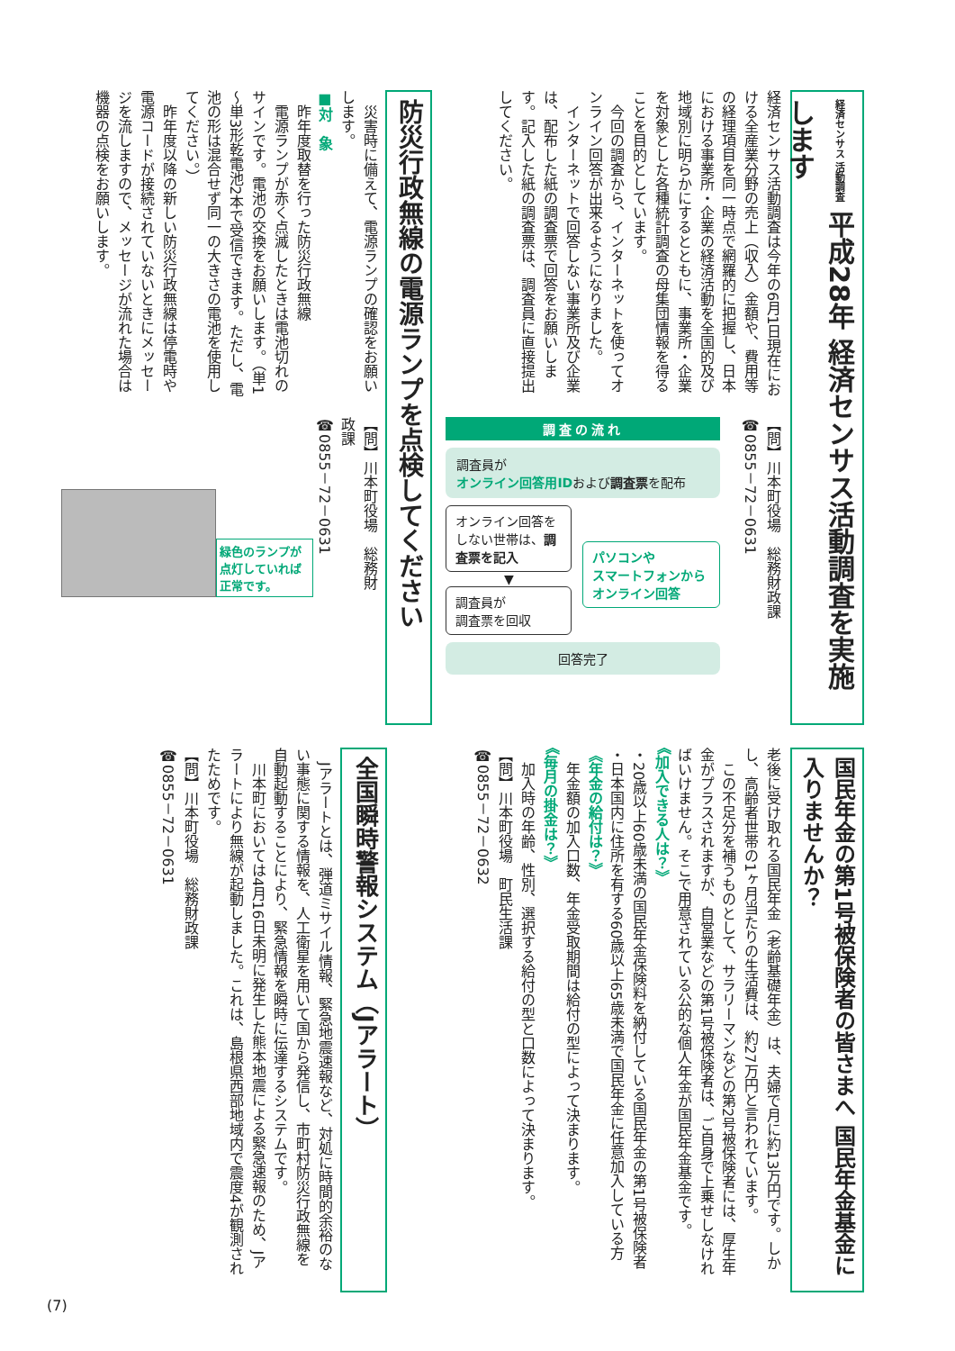経済センサス 活動調査 平成28年 経済センサス活動調査を実施します
経済センサス活動調査は今年の6月1日現在における全産業分野の売上（収入）金額や、費用等の経理項目を同一時点で網羅的に把握し、日本における事業所・企業の経済活動を全国的及び地域別に明らかにするとともに、事業所・企業を対象とした各種統計調査の母集団情報を得ることを目的としています。
　今回の調査から、インターネットを使ってオンライン回答が出来るようになりました。
　インターネットで回答しない事業所及び企業は、配布した紙の調査票で回答をお願いします。記入した紙の調査票は、調査員に直接提出してください。
【問】川本町役場　総務財政課
☎0855－72－0631
調査の流れ
調査員が
オンライン回答用IDおよび調査票を配布
オンライン回答をしない世帯は、調査票を記入
▼
調査員が
調査票を回収
パソコンや
スマートフォンから
オンライン回答
回答完了
防災行政無線の電源ランプを点検してください
　災害時に備えて、電源ランプの確認をお願いします。
■対　象
　昨年度取替を行った防災行政無線
　電源ランプが赤く点滅したときは電池切れのサインです。電池の交換をお願いします。（単1～単3形乾電池2本で受信できます。ただし、電池の形は混合せず同一の大きさの電池を使用してください。）
　昨年度以降の新しい防災行政無線は停電時や電源コードが接続されていないときにメッセージを流しますので、メッセージが流れた場合は機器の点検をお願いします。
【問】川本町役場　総務財政課
☎0855－72－0631
緑色のランプが点灯していれば正常です。
国民年金の第1号被保険者の皆さまへ 国民年金基金に入りませんか？
老後に受け取れる国民年金（老齢基礎年金）は、夫婦で月に約13万円です。しかし、高齢者世帯の1ヶ月当たりの生活費は、約27万円と言われています。
　この不足分を補うものとして、サラリーマンなどの第2号被保険者には、厚生年金がプラスされますが、自営業などの第1号被保険者は、ご自身で上乗せしなければいけません。そこで用意されている公的な個人年金が国民年金基金です。
《加入できる人は？》
・20歳以上60歳未満の国民年金保険料を納付している国民年金の第1号被保険者
・日本国内に住所を有する60歳以上65歳未満で国民年金に任意加入している方
《年金の給付は？》
　年金額の加入口数、年金受取期間は給付の型によって決まります。
《毎月の掛金は？》
　加入時の年齢、性別、選択する給付の型と口数によって決まります。
【問】川本町役場　町民生活課
☎0855－72－0632
全国瞬時警報システム（Jアラート）
　Jアラートとは、弾道ミサイル情報、緊急地震速報など、対処に時間的余裕のない事態に関する情報を、人工衛星を用いて国から発信し、市町村防災行政無線を自動起動することにより、緊急情報を瞬時に伝達するシステムです。
　川本町においては4月16日未明に発生した熊本地震による緊急速報のため、Jアラートにより無線が起動しました。これは、島根県西部地域内で震度4が観測されたためです。
【問】川本町役場　総務財政課
☎0855－72－0631
(7)